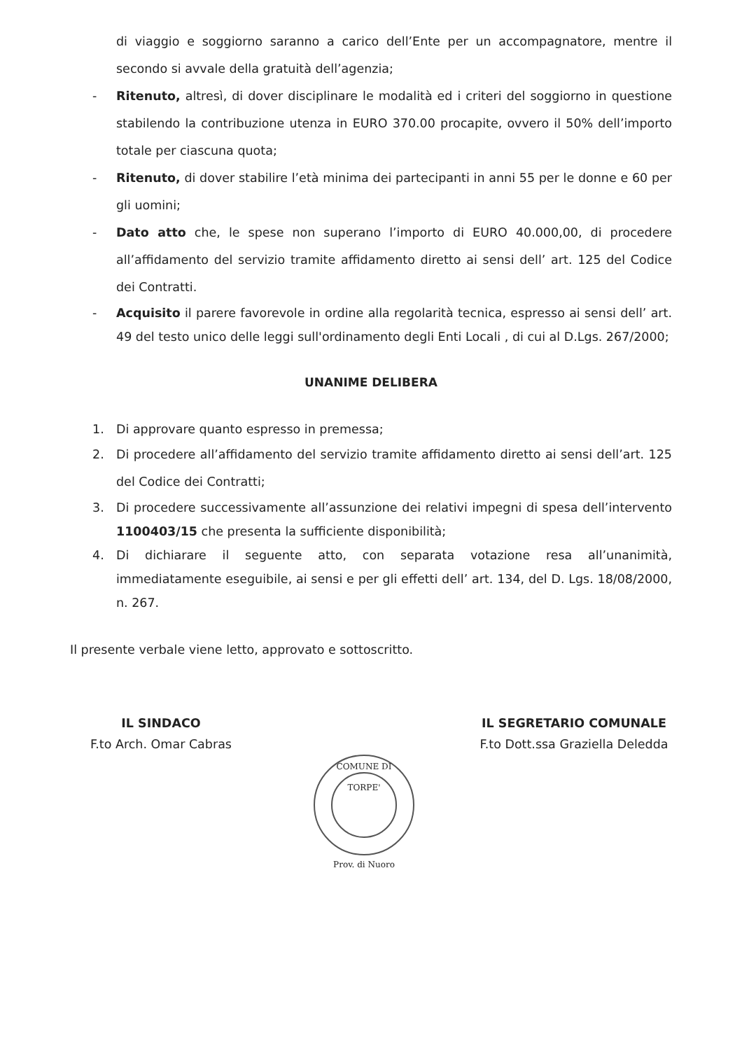di viaggio e soggiorno saranno a carico dell’Ente per un accompagnatore, mentre il secondo si avvale della gratuità dell’agenzia;
- Ritenuto, altresì, di dover disciplinare le modalità ed i criteri del soggiorno in questione stabilendo la contribuzione utenza in EURO 370.00 procapite, ovvero il 50% dell’importo totale per ciascuna quota;
- Ritenuto, di dover stabilire l’età minima dei partecipanti in anni 55 per le donne e 60 per gli uomini;
- Dato atto che, le spese non superano l’importo di EURO 40.000,00, di procedere all’affidamento del servizio tramite affidamento diretto ai sensi dell’ art. 125 del Codice dei Contratti.
- Acquisito il parere favorevole in ordine alla regolarità tecnica, espresso ai sensi dell’ art. 49 del testo unico delle leggi sull'ordinamento degli Enti Locali , di cui al D.Lgs. 267/2000;
UNANIME DELIBERA
1. Di approvare quanto espresso in premessa;
2. Di procedere all’affidamento del servizio tramite affidamento diretto ai sensi dell’art. 125 del Codice dei Contratti;
3. Di procedere successivamente all’assunzione dei relativi impegni di spesa dell’intervento 1100403/15 che presenta la sufficiente disponibilità;
4. Di dichiarare il seguente atto, con separata votazione resa all’unanimità, immediatamente eseguibile, ai sensi e per gli effetti dell’ art. 134, del D. Lgs. 18/08/2000, n. 267.
Il presente verbale viene letto, approvato e sottoscritto.
IL SINDACO
F.to Arch. Omar Cabras
COMUNE DI TORPE'
Prov. di Nuoro
IL SEGRETARIO COMUNALE
F.to Dott.ssa Graziella Deledda